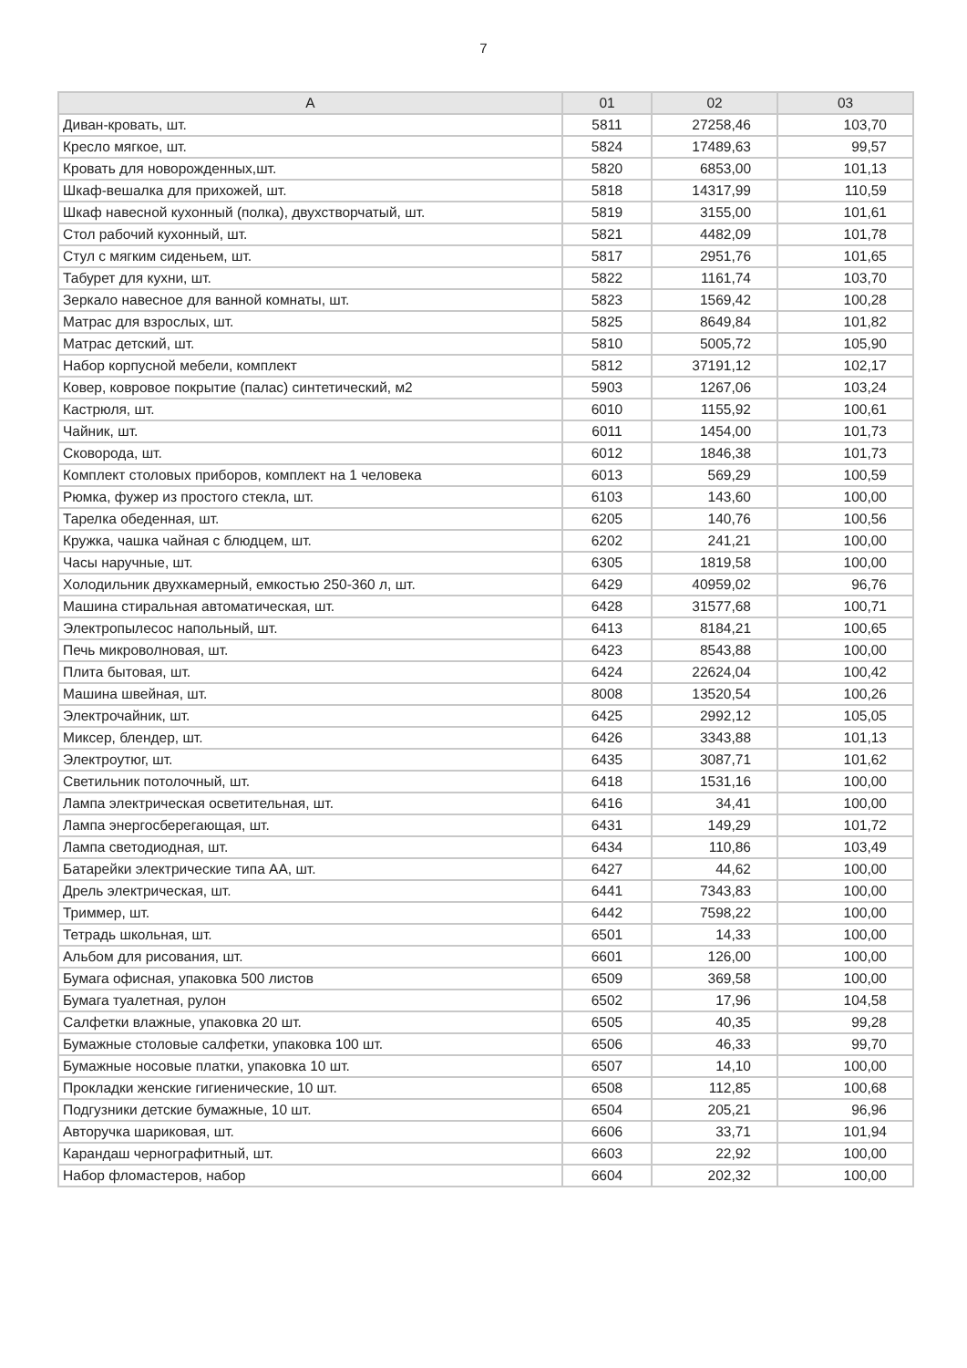7
| A | 01 | 02 | 03 |
| --- | --- | --- | --- |
| Диван-кровать, шт. | 5811 | 27258,46 | 103,70 |
| Кресло мягкое, шт. | 5824 | 17489,63 | 99,57 |
| Кровать для новорожденных,шт. | 5820 | 6853,00 | 101,13 |
| Шкаф-вешалка для прихожей, шт. | 5818 | 14317,99 | 110,59 |
| Шкаф навесной кухонный (полка), двухстворчатый, шт. | 5819 | 3155,00 | 101,61 |
| Стол рабочий кухонный, шт. | 5821 | 4482,09 | 101,78 |
| Стул с мягким сиденьем, шт. | 5817 | 2951,76 | 101,65 |
| Табурет для кухни, шт. | 5822 | 1161,74 | 103,70 |
| Зеркало навесное для ванной комнаты, шт. | 5823 | 1569,42 | 100,28 |
| Матрас для взрослых, шт. | 5825 | 8649,84 | 101,82 |
| Матрас детский, шт. | 5810 | 5005,72 | 105,90 |
| Набор корпусной мебели, комплект | 5812 | 37191,12 | 102,17 |
| Ковер, ковровое покрытие (палас) синтетический, м2 | 5903 | 1267,06 | 103,24 |
| Кастрюля, шт. | 6010 | 1155,92 | 100,61 |
| Чайник, шт. | 6011 | 1454,00 | 101,73 |
| Сковорода, шт. | 6012 | 1846,38 | 101,73 |
| Комплект столовых приборов, комплект на 1 человека | 6013 | 569,29 | 100,59 |
| Рюмка, фужер из простого стекла, шт. | 6103 | 143,60 | 100,00 |
| Тарелка обеденная, шт. | 6205 | 140,76 | 100,56 |
| Кружка, чашка чайная с блюдцем, шт. | 6202 | 241,21 | 100,00 |
| Часы наручные, шт. | 6305 | 1819,58 | 100,00 |
| Холодильник двухкамерный, емкостью 250-360 л, шт. | 6429 | 40959,02 | 96,76 |
| Машина стиральная автоматическая, шт. | 6428 | 31577,68 | 100,71 |
| Электропылесос напольный, шт. | 6413 | 8184,21 | 100,65 |
| Печь микроволновая, шт. | 6423 | 8543,88 | 100,00 |
| Плита бытовая, шт. | 6424 | 22624,04 | 100,42 |
| Машина швейная, шт. | 8008 | 13520,54 | 100,26 |
| Электрочайник, шт. | 6425 | 2992,12 | 105,05 |
| Миксер, блендер, шт. | 6426 | 3343,88 | 101,13 |
| Электроутюг, шт. | 6435 | 3087,71 | 101,62 |
| Светильник потолочный, шт. | 6418 | 1531,16 | 100,00 |
| Лампа электрическая осветительная, шт. | 6416 | 34,41 | 100,00 |
| Лампа энергосберегающая, шт. | 6431 | 149,29 | 101,72 |
| Лампа светодиодная, шт. | 6434 | 110,86 | 103,49 |
| Батарейки электрические типа АА, шт. | 6427 | 44,62 | 100,00 |
| Дрель электрическая, шт. | 6441 | 7343,83 | 100,00 |
| Триммер, шт. | 6442 | 7598,22 | 100,00 |
| Тетрадь школьная, шт. | 6501 | 14,33 | 100,00 |
| Альбом для рисования, шт. | 6601 | 126,00 | 100,00 |
| Бумага офисная, упаковка 500 листов | 6509 | 369,58 | 100,00 |
| Бумага туалетная, рулон | 6502 | 17,96 | 104,58 |
| Салфетки влажные, упаковка 20 шт. | 6505 | 40,35 | 99,28 |
| Бумажные столовые салфетки, упаковка 100 шт. | 6506 | 46,33 | 99,70 |
| Бумажные носовые платки, упаковка 10 шт. | 6507 | 14,10 | 100,00 |
| Прокладки женские гигиенические, 10 шт. | 6508 | 112,85 | 100,68 |
| Подгузники детские бумажные, 10 шт. | 6504 | 205,21 | 96,96 |
| Авторучка шариковая, шт. | 6606 | 33,71 | 101,94 |
| Карандаш чернографитный, шт. | 6603 | 22,92 | 100,00 |
| Набор фломастеров, набор | 6604 | 202,32 | 100,00 |